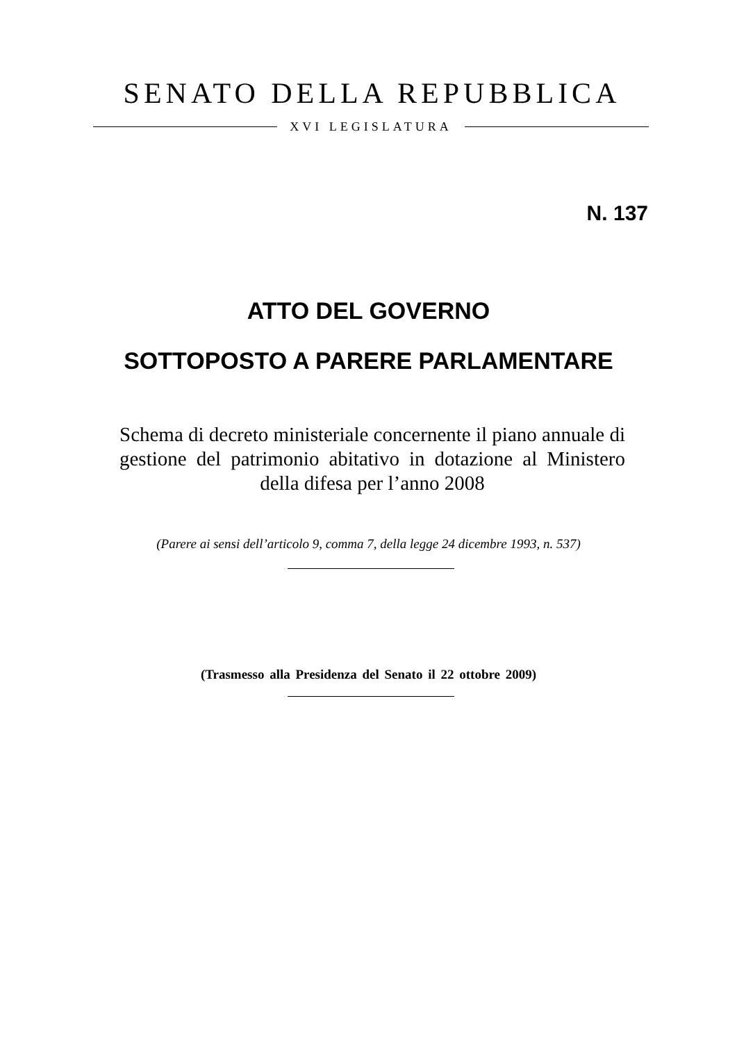SENATO DELLA REPUBBLICA
XVI LEGISLATURA
N. 137
ATTO DEL GOVERNO
SOTTOPOSTO A PARERE PARLAMENTARE
Schema di decreto ministeriale concernente il piano annuale di gestione del patrimonio abitativo in dotazione al Ministero della difesa per l’anno 2008
(Parere ai sensi dell’articolo 9, comma 7, della legge 24 dicembre 1993, n. 537)
(Trasmesso alla Presidenza del Senato il 22 ottobre 2009)